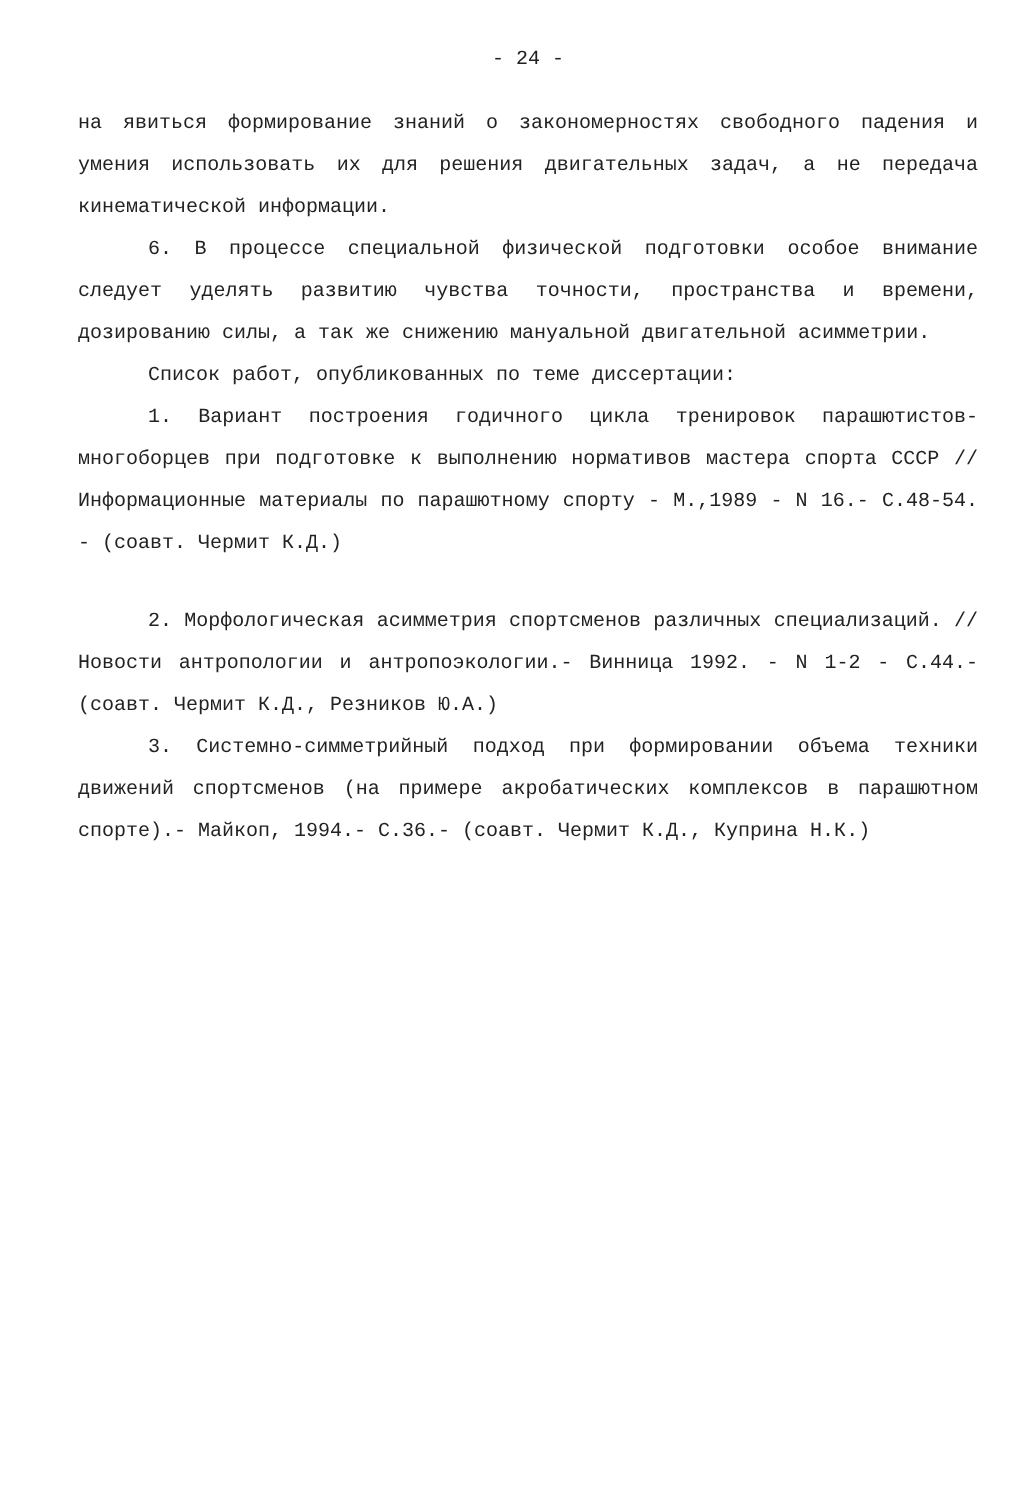- 24 -
на явиться формирование знаний о закономерностях свободного падения и умения использовать их для решения двигательных задач, а не передача кинематической информации.
6. В процессе специальной физической подготовки особое внимание следует уделять развитию чувства точности, пространства и времени, дозированию силы, а так же снижению мануальной двигательной асимметрии.
Список работ, опубликованных по теме диссертации:
1. Вариант построения годичного цикла тренировок парашютистов-многоборцев при подготовке к выполнению нормативов мастера спорта СССР // Информационные материалы по парашютному спорту - М.,1989 - N 16.- С.48-54. - (соавт. Чермит К.Д.)
2. Морфологическая асимметрия спортсменов различных специализаций. // Новости антропологии и антропоэкологии.- Винница 1992. - N 1-2 - С.44.- (соавт. Чермит К.Д., Резников Ю.А.)
3. Системно-симметрийный подход при формировании объема техники движений спортсменов (на примере акробатических комплексов в парашютном спорте).- Майкоп, 1994.- С.36.- (соавт. Чермит К.Д., Куприна Н.К.)